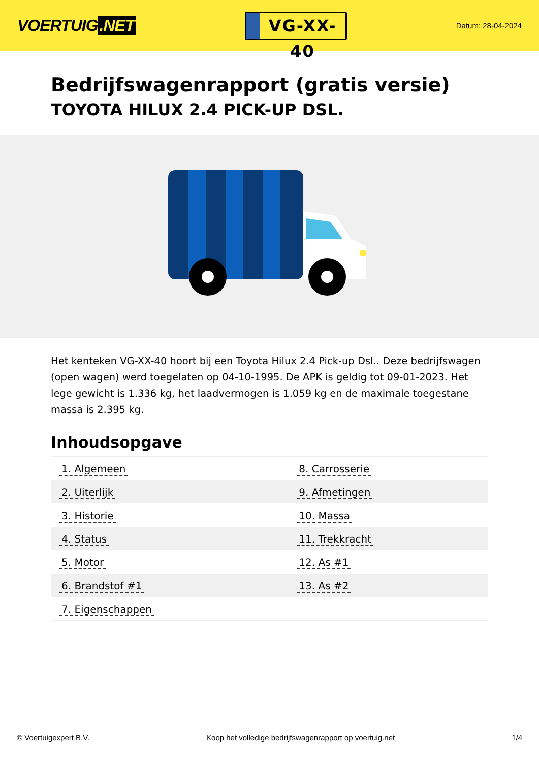VOERTUIG.NET
VG-XX-40
Datum: 28-04-2024
Bedrijfswagenrapport (gratis versie)
TOYOTA HILUX 2.4 PICK-UP DSL.
Het kenteken VG-XX-40 hoort bij een Toyota Hilux 2.4 Pick-up Dsl.. Deze bedrijfswagen (open wagen) werd toegelaten op 04-10-1995. De APK is geldig tot 09-01-2023. Het lege gewicht is 1.336 kg, het laadvermogen is 1.059 kg en de maximale toegestane massa is 2.395 kg.
Inhoudsopgave
| 1. Algemeen | 8. Carrosserie |
| 2. Uiterlijk | 9. Afmetingen |
| 3. Historie | 10. Massa |
| 4. Status | 11. Trekkracht |
| 5. Motor | 12. As #1 |
| 6. Brandstof #1 | 13. As #2 |
| 7. Eigenschappen | |
© Voertuigexpert B.V. Koop het volledige bedrijfswagenrapport op voertuig.net
1/4